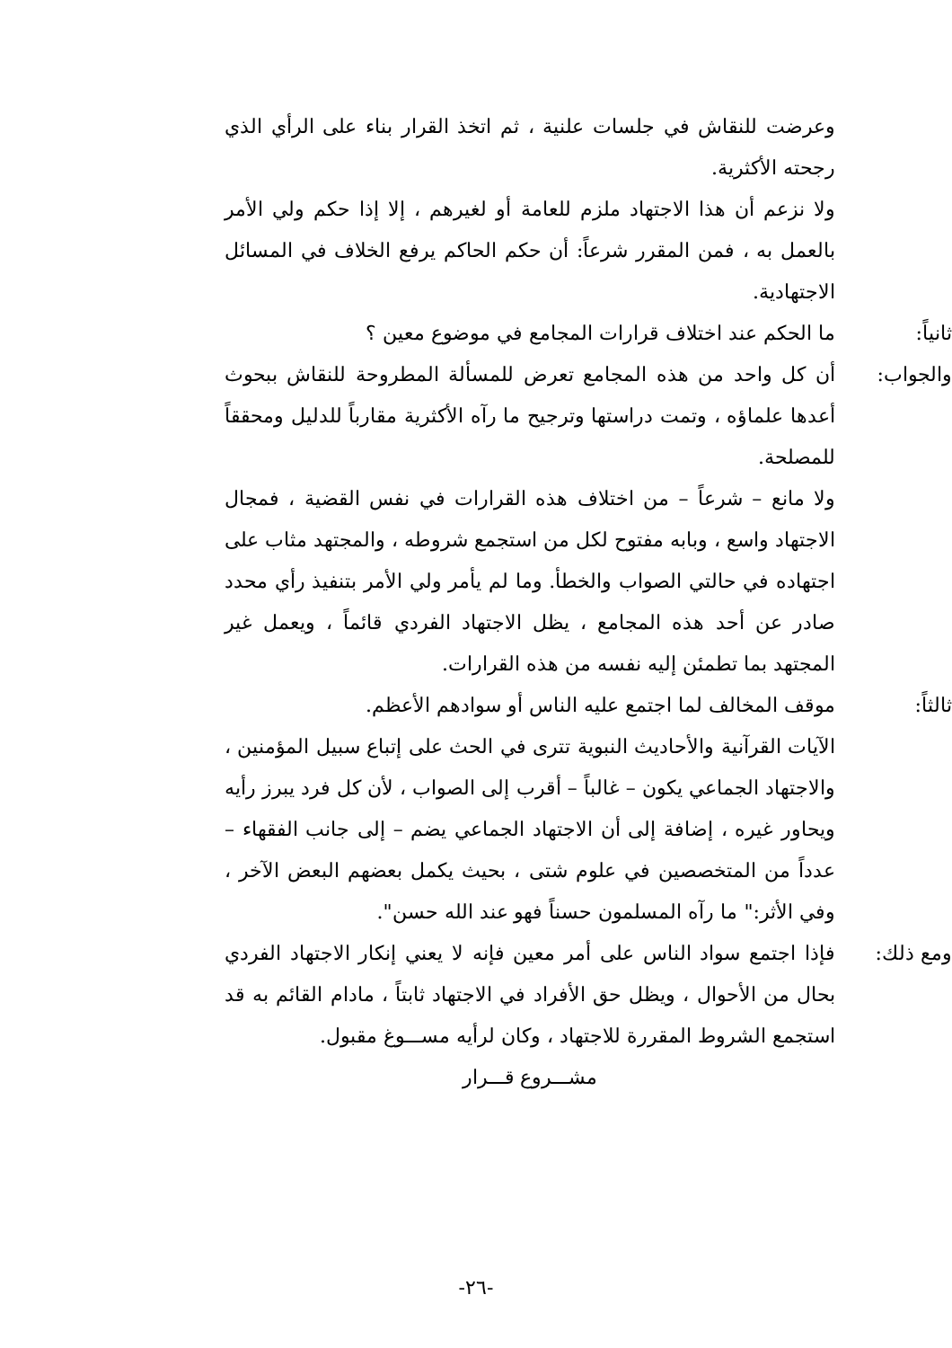وعرضت للنقاش في جلسات علنية ، ثم اتخذ القرار بناء على الرأي الذي رجحته الأكثرية.
ولا نزعم أن هذا الاجتهاد ملزم للعامة أو لغيرهم ، إلا إذا حكم ولي الأمر بالعمل به ، فمن المقرر شرعاً: أن حكم الحاكم يرفع الخلاف في المسائل الاجتهادية.
ثانياً: ما الحكم عند اختلاف قرارات المجامع في موضوع معين ؟
والجواب: أن كل واحد من هذه المجامع تعرض للمسألة المطروحة للنقاش ببحوث أعدها علماؤه ، وتمت دراستها وترجيح ما رآه الأكثرية مقارباً للدليل ومحققاً للمصلحة.
ولا مانع – شرعاً – من اختلاف هذه القرارات في نفس القضية ، فمجال الاجتهاد واسع ، وبابه مفتوح لكل من استجمع شروطه ، والمجتهد مثاب على اجتهاده في حالتي الصواب والخطأ. وما لم يأمر ولي الأمر بتنفيذ رأي محدد صادر عن أحد هذه المجامع ، يظل الاجتهاد الفردي قائماً ، ويعمل غير المجتهد بما تطمئن إليه نفسه من هذه القرارات.
ثالثاً: موقف المخالف لما اجتمع عليه الناس أو سوادهم الأعظم.
الآيات القرآنية والأحاديث النبوية تترى في الحث على إتباع سبيل المؤمنين ، والاجتهاد الجماعي يكون – غالباً – أقرب إلى الصواب ، لأن كل فرد يبرز رأيه ويحاور غيره ، إضافة إلى أن الاجتهاد الجماعي يضم – إلى جانب الفقهاء – عدداً من المتخصصين في علوم شتى ، بحيث يكمل بعضهم البعض الآخر ، وفي الأثر:" ما رآه المسلمون حسناً فهو عند الله حسن".
ومع ذلك: فإذا اجتمع سواد الناس على أمر معين فإنه لا يعني إنكار الاجتهاد الفردي بحال من الأحوال ، ويظل حق الأفراد في الاجتهاد ثابتاً ، مادام القائم به قد استجمع الشروط المقررة للاجتهاد ، وكان لرأيه مســـوغ مقبول.
مشـــروع قـــرار
-٢٦-